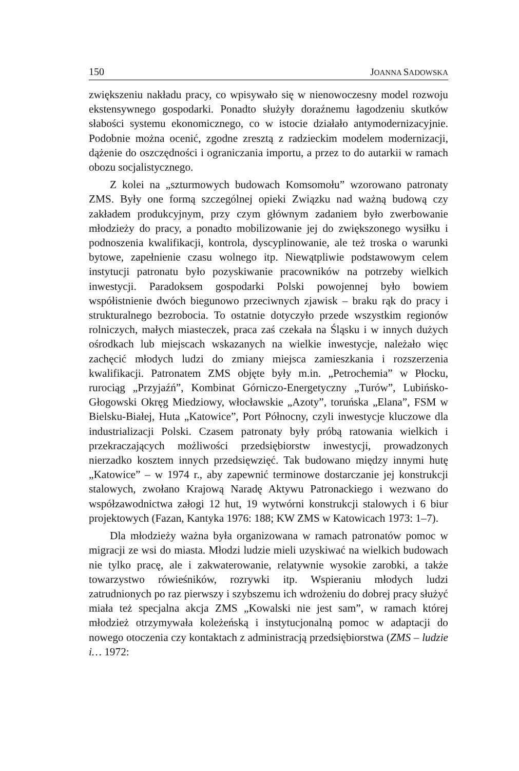150 JOANNA SADOWSKA
zwiększeniu nakładu pracy, co wpisywało się w nienowoczesny model rozwoju ekstensywnego gospodarki. Ponadto służyły doraźnemu łagodzeniu skutków słabości systemu ekonomicznego, co w istocie działało antymodernizacyjnie. Podobnie można ocenić, zgodne zresztą z radzieckim modelem modernizacji, dążenie do oszczędności i ograniczania importu, a przez to do autarkii w ramach obozu socjalistycznego.
Z kolei na „szturmowych budowach Komsomołu” wzorowano patronaty ZMS. Były one formą szczególnej opieki Związku nad ważną budową czy zakładem produkcyjnym, przy czym głównym zadaniem było zwerbowanie młodzieży do pracy, a ponadto mobilizowanie jej do zwiększonego wysiłku i podnoszenia kwalifikacji, kontrola, dyscyplinowanie, ale też troska o warunki bytowe, zapełnienie czasu wolnego itp. Niewątpliwie podstawowym celem instytucji patronatu było pozyskiwanie pracowników na potrzeby wielkich inwestycji. Paradoksem gospodarki Polski powojennej było bowiem współistnienie dwóch biegunowo przeciwnych zjawisk – braku rąk do pracy i strukturalnego bezrobocia. To ostatnie dotyczyło przede wszystkim regionów rolniczych, małych miasteczek, praca zaś czekała na Śląsku i w innych dużych ośrodkach lub miejscach wskazanych na wielkie inwestycje, należało więc zachęcić młodych ludzi do zmiany miejsca zamieszkania i rozszerzenia kwalifikacji. Patronatem ZMS objęte były m.in. „Petrochemia” w Płocku, rurociąg „Przyjaźń”, Kombinat Górniczo-Energetyczny „Turów”, Lubińsko-Głogowski Okręg Miedziowy, włocławskie „Azoty”, toruńska „Elana”, FSM w Bielsku-Białej, Huta „Katowice”, Port Północny, czyli inwestycje kluczowe dla industrializacji Polski. Czasem patronaty były próbą ratowania wielkich i przekraczających możliwości przedsiębiorstw inwestycji, prowadzonych nierzadko kosztem innych przedsięwzięć. Tak budowano między innymi hutę „Katowice” – w 1974 r., aby zapewnić terminowe dostarczanie jej konstrukcji stalowych, zwołano Krajową Naradę Aktywu Patronackiego i wezwano do współzawodnictwa załogi 12 hut, 19 wytwórni konstrukcji stalowych i 6 biur projektowych (Fazan, Kantyka 1976: 188; KW ZMS w Katowicach 1973: 1–7).
Dla młodzieży ważna była organizowana w ramach patronatów pomoc w migracji ze wsi do miasta. Młodzi ludzie mieli uzyskiwać na wielkich budowach nie tylko pracę, ale i zakwaterowanie, relatywnie wysokie zarobki, a także towarzystwo rówieśników, rozrywki itp. Wspieraniu młodych ludzi zatrudnionych po raz pierwszy i szybszemu ich wdrożeniu do dobrej pracy służyć miała też specjalna akcja ZMS „Kowalski nie jest sam”, w ramach której młodzież otrzymywała koleżeńską i instytucjonalną pomoc w adaptacji do nowego otoczenia czy kontaktach z administracją przedsiębiorstwa (ZMS – ludzie i… 1972: